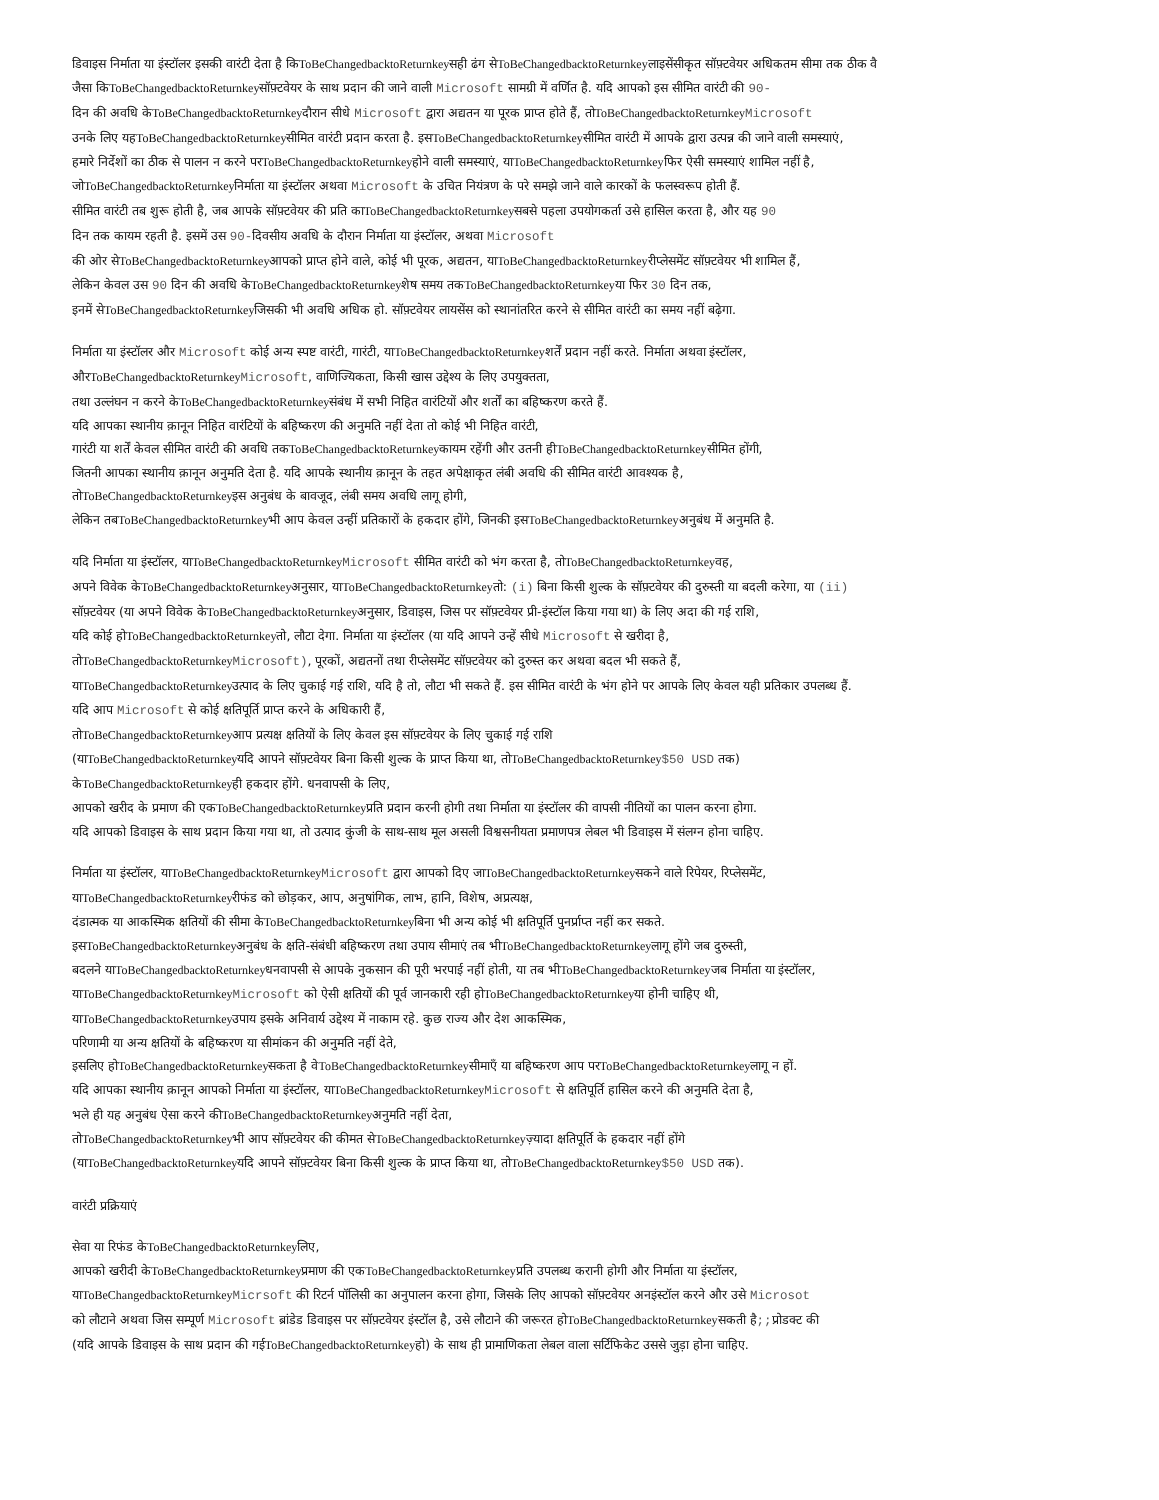डिवाइस निर्माता या इंस्टॉलर इसकी वारंटी देता है किToBeChangedbacktoReturnkeyसही ढंग सेToBeChangedbacktoReturnkeyलाइसेंसीकृत सॉफ़्टवेयर अधिकतम सीमा तक ठीक वै
जैसा किToBeChangedbacktoReturnkeyसॉफ़्टवेयर के साथ प्रदान की जाने वाली Microsoft सामग्री में वर्णित है. यदि आपको इस सीमित वारंटी की 90-
दिन की अवधि केToBeChangedbacktoReturnkeyदौरान सीधे Microsoft द्वारा अद्यतन या पूरक प्राप्त होते हैं, तोToBeChangedbacktoReturnkey Microsoft
उनके लिए यहToBeChangedbacktoReturnkeyसीमित वारंटी प्रदान करता है. इसToBeChangedbacktoReturnkeyसीमित वारंटी में आपके द्वारा उत्पन्न की जाने वाली समस्याएं,
हमारे निर्देशों का ठीक से पालन न करने परToBeChangedbacktoReturnkeyहोने वाली समस्याएं, याToBeChangedbacktoReturnkeyफिर ऐसी समस्याएं शामिल नहीं है,
जोToBeChangedbacktoReturnkeyनिर्माता या इंस्टॉलर अथवा Microsoft के उचित नियंत्रण के परे समझे जाने वाले कारकों के फलस्वरूप होती हैं.
सीमित वारंटी तब शुरू होती है, जब आपके सॉफ़्टवेयर की प्रति काToBeChangedbacktoReturnkeyसबसे पहला उपयोगकर्ता उसे हासिल करता है, और यह 90
दिन तक कायम रहती है. इसमें उस 90-दिवसीय अवधि के दौरान निर्माता या इंस्टॉलर, अथवा Microsoft
की ओर सेToBeChangedbacktoReturnkeyआपको प्राप्त होने वाले, कोई भी पूरक, अद्यतन, याToBeChangedbacktoReturnkeyरीप्लेसमेंट सॉफ़्टवेयर भी शामिल हैं,
लेकिन केवल उस 90 दिन की अवधि केToBeChangedbacktoReturnkeyशेष समय तकToBeChangedbacktoReturnkeyया फिर 30 दिन तक,
इनमें सेToBeChangedbacktoReturnkeyजिसकी भी अवधि अधिक हो. सॉफ़्टवेयर लायसेंस को स्थानांतरित करने से सीमित वारंटी का समय नहीं बढ़ेगा.
निर्माता या इंस्टॉलर और Microsoft कोई अन्य स्पष्ट वारंटी, गारंटी, याToBeChangedbacktoReturnkeyशर्तें प्रदान नहीं करते. निर्माता अथवा इंस्टॉलर,
औरToBeChangedbacktoReturnkey Microsoft, वाणिज्यिकता, किसी खास उद्देश्य के लिए उपयुक्तता,
तथा उल्लंघन न करने केToBeChangedbacktoReturnkeyसंबंध में सभी निहित वारंटियों और शर्तों का बहिष्करण करते हैं.
यदि आपका स्थानीय क़ानून निहित वारंटियों के बहिष्करण की अनुमति नहीं देता तो कोई भी निहित वारंटी,
गारंटी या शर्तें केवल सीमित वारंटी की अवधि तकToBeChangedbacktoReturnkeyकायम रहेंगी और उतनी हीToBeChangedbacktoReturnkeyसीमित होंगी,
जितनी आपका स्थानीय क़ानून अनुमति देता है. यदि आपके स्थानीय क़ानून के तहत अपेक्षाकृत लंबी अवधि की सीमित वारंटी आवश्यक है,
तोToBeChangedbacktoReturnkeyइस अनुबंध के बावजूद, लंबी समय अवधि लागू होगी,
लेकिन तबToBeChangedbacktoReturnkeyभी आप केवल उन्हीं प्रतिकारों के हकदार होंगे, जिनकी इसToBeChangedbacktoReturnkeyअनुबंध में अनुमति है.
यदि निर्माता या इंस्टॉलर, याToBeChangedbacktoReturnkey Microsoft सीमित वारंटी को भंग करता है, तोToBeChangedbacktoReturnkeyवह,
अपने विवेक केToBeChangedbacktoReturnkeyअनुसार, याToBeChangedbacktoReturnkeyतो: (i) बिना किसी शुल्क के सॉफ़्टवेयर की दुरुस्ती या बदली करेगा, या (ii)
सॉफ़्टवेयर (या अपने विवेक केToBeChangedbacktoReturnkeyअनुसार, डिवाइस, जिस पर सॉफ़्टवेयर प्री-इंस्टॉल किया गया था) के लिए अदा की गई राशि,
यदि कोई होToBeChangedbacktoReturnkeyतो, लौटा देगा. निर्माता या इंस्टॉलर (या यदि आपने उन्हें सीधे Microsoft से खरीदा है,
तोToBeChangedbacktoReturnkey Microsoft), पूरकों, अद्यतनों तथा रीप्लेसमेंट सॉफ़्टवेयर को दुरुस्त कर अथवा बदल भी सकते हैं,
याToBeChangedbacktoReturnkeyउत्पाद के लिए चुकाई गई राशि, यदि है तो, लौटा भी सकते हैं. इस सीमित वारंटी के भंग होने पर आपके लिए केवल यही प्रतिकार उपलब्ध हैं.
यदि आप Microsoft से कोई क्षतिपूर्ति प्राप्त करने के अधिकारी हैं,
तोToBeChangedbacktoReturnkeyआप प्रत्यक्ष क्षतियों के लिए केवल इस सॉफ़्टवेयर के लिए चुकाई गई राशि
(याToBeChangedbacktoReturnkeyयदि आपने सॉफ़्टवेयर बिना किसी शुल्क के प्राप्त किया था, तोToBeChangedbacktoReturnkey$50 USD तक)
केToBeChangedbacktoReturnkeyही हकदार होंगे. धनवापसी के लिए,
आपको खरीद के प्रमाण की एकToBeChangedbacktoReturnkeyप्रति प्रदान करनी होगी तथा निर्माता या इंस्टॉलर की वापसी नीतियों का पालन करना होगा.
यदि आपको डिवाइस के साथ प्रदान किया गया था, तो उत्पाद कुंजी के साथ-साथ मूल असली विश्वसनीयता प्रमाणपत्र लेबल भी डिवाइस में संलग्न होना चाहिए.
निर्माता या इंस्टॉलर, याToBeChangedbacktoReturnkey Microsoft द्वारा आपको दिए जाToBeChangedbacktoReturnkeyसकने वाले रिपेयर, रिप्लेसमेंट,
याToBeChangedbacktoReturnkeyरीफंड को छोड़कर, आप, अनुषांगिक, लाभ, हानि, विशेष, अप्रत्यक्ष,
दंडात्मक या आकस्मिक क्षतियों की सीमा केToBeChangedbacktoReturnkeyबिना भी अन्य कोई भी क्षतिपूर्ति पुनर्प्राप्त नहीं कर सकते.
इसToBeChangedbacktoReturnkeyअनुबंध के क्षति-संबंधी बहिष्करण तथा उपाय सीमाएं तब भीToBeChangedbacktoReturnkeyलागू होंगे जब दुरुस्ती,
बदलने याToBeChangedbacktoReturnkeyधनवापसी से आपके नुकसान की पूरी भरपाई नहीं होती, या तब भीToBeChangedbacktoReturnkeyजब निर्माता या इंस्टॉलर,
याToBeChangedbacktoReturnkey Microsoft को ऐसी क्षतियों की पूर्व जानकारी रही होToBeChangedbacktoReturnkeyया होनी चाहिए थी,
याToBeChangedbacktoReturnkeyउपाय इसके अनिवार्य उद्देश्य में नाकाम रहे. कुछ राज्य और देश आकस्मिक,
परिणामी या अन्य क्षतियों के बहिष्करण या सीमांकन की अनुमति नहीं देते,
इसलिए होToBeChangedbacktoReturnkeyसकता है वेToBeChangedbacktoReturnkeyसीमाएँ या बहिष्करण आप परToBeChangedbacktoReturnkeyलागू न हों.
यदि आपका स्थानीय क़ानून आपको निर्माता या इंस्टॉलर, याToBeChangedbacktoReturnkey Microsoft से क्षतिपूर्ति हासिल करने की अनुमति देता है,
भले ही यह अनुबंध ऐसा करने कीToBeChangedbacktoReturnkeyअनुमति नहीं देता,
तोToBeChangedbacktoReturnkeyभी आप सॉफ़्टवेयर की कीमत सेToBeChangedbacktoReturnkeyज़्यादा क्षतिपूर्ति के हकदार नहीं होंगे
(याToBeChangedbacktoReturnkeyयदि आपने सॉफ़्टवेयर बिना किसी शुल्क के प्राप्त किया था, तोToBeChangedbacktoReturnkey$50 USD तक).
वारंटी प्रक्रियाएं
सेवा या रिफंड केToBeChangedbacktoReturnkeyलिए,
आपको खरीदी केToBeChangedbacktoReturnkeyप्रमाण की एकToBeChangedbacktoReturnkeyप्रति उपलब्ध करानी होगी और निर्माता या इंस्टॉलर,
याToBeChangedbacktoReturnkey Micrsoft की रिटर्न पॉलिसी का अनुपालन करना होगा, जिसके लिए आपको सॉफ़्टवेयर अनइंस्टॉल करने और उसे Microsot
को लौटाने अथवा जिस सम्पूर्ण Microsoft ब्रांडेड डिवाइस पर सॉफ़्टवेयर इंस्टॉल है, उसे लौटाने की जरूरत होToBeChangedbacktoReturnkeyसकती है;; प्रोडक्ट की
(यदि आपके डिवाइस के साथ प्रदान की गईToBeChangedbacktoReturnkeyहो) के साथ ही प्रामाणिकता लेबल वाला सर्टिफिकेट उससे जुड़ा होना चाहिए.